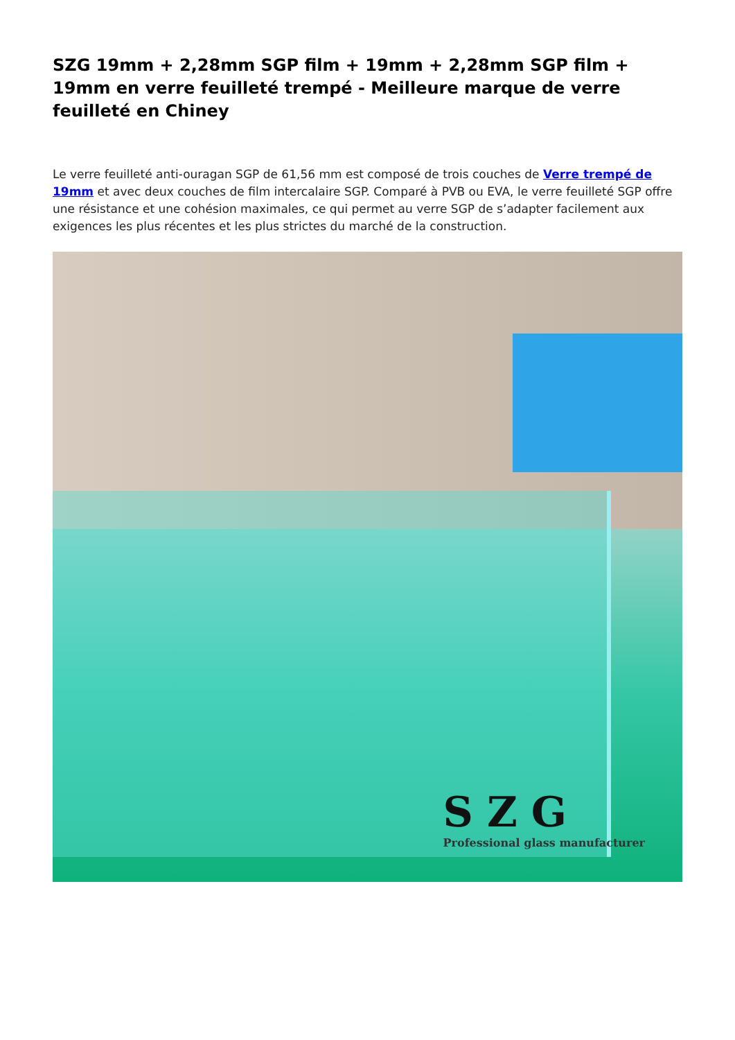SZG 19mm + 2,28mm SGP film + 19mm + 2,28mm SGP film + 19mm en verre feuilleté trempé - Meilleure marque de verre feuilleté en Chiney
Le verre feuilleté anti-ouragan SGP de 61,56 mm est composé de trois couches de Verre trempé de 19mm et avec deux couches de film intercalaire SGP. Comparé à PVB ou EVA, le verre feuilleté SGP offre une résistance et une cohésion maximales, ce qui permet au verre SGP de s’adapter facilement aux exigences les plus récentes et les plus strictes du marché de la construction.
SZG
Professional glass manufacturer